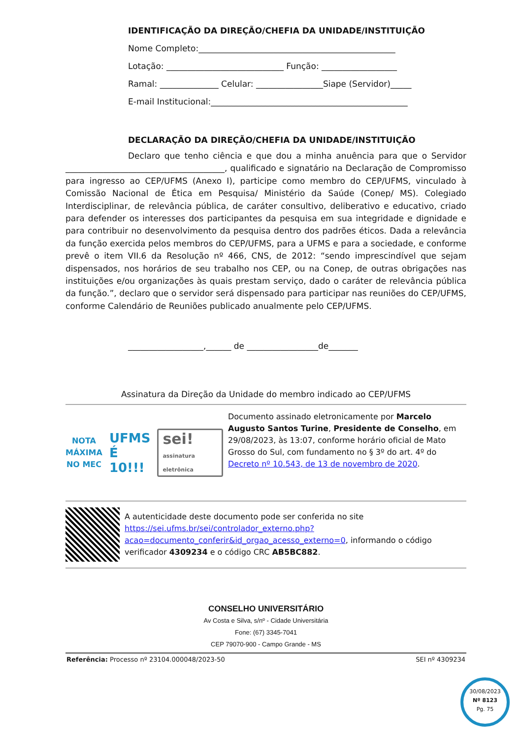IDENTIFICAÇÃO DA DIREÇÃO/CHEFIA DA UNIDADE/INSTITUIÇÃO
Nome Completo:_______________________________________________
Lotação: ____________________________ Função: __________________
Ramal: ______________ Celular: ________________Siape (Servidor)_____
E-mail Institucional:_______________________________________________
DECLARAÇÃO DA DIREÇÃO/CHEFIA DA UNIDADE/INSTITUIÇÃO
Declaro que tenho ciência e que dou a minha anuência para que o Servidor ______________________________________, qualificado e signatário na Declaração de Compromisso para ingresso ao CEP/UFMS (Anexo I), participe como membro do CEP/UFMS, vinculado à Comissão Nacional de Ética em Pesquisa/ Ministério da Saúde (Conep/ MS). Colegiado Interdisciplinar, de relevância pública, de caráter consultivo, deliberativo e educativo, criado para defender os interesses dos participantes da pesquisa em sua integridade e dignidade e para contribuir no desenvolvimento da pesquisa dentro dos padrões éticos. Dada a relevância da função exercida pelos membros do CEP/UFMS, para a UFMS e para a sociedade, e conforme prevê o item VII.6 da Resolução nº 466, CNS, de 2012: “sendo imprescindível que sejam dispensados, nos horários de seu trabalho nos CEP, ou na Conep, de outras obrigações nas instituições e/ou organizações às quais prestam serviço, dado o caráter de relevância pública da função.”, declaro que o servidor será dispensado para participar nas reuniões do CEP/UFMS, conforme Calendário de Reuniões publicado anualmente pelo CEP/UFMS.
__________________,______ de _________________de_______
Assinatura da Direção da Unidade do membro indicado ao CEP/UFMS
NOTA
MÁXIMA
NO MEC
UFMS
É 10!!!
sei!
assinatura eletrônica
Documento assinado eletronicamente por Marcelo Augusto Santos Turine, Presidente de Conselho, em 29/08/2023, às 13:07, conforme horário oficial de Mato Grosso do Sul, com fundamento no § 3º do art. 4º do Decreto nº 10.543, de 13 de novembro de 2020.
A autenticidade deste documento pode ser conferida no site https://sei.ufms.br/sei/controlador_externo.php?acao=documento_conferir&id_orgao_acesso_externo=0, informando o código verificador 4309234 e o código CRC AB5BC882.
CONSELHO UNIVERSITÁRIO
Av Costa e Silva, s/nº - Cidade Universitária
Fone: (67) 3345-7041
CEP 79070-900 - Campo Grande - MS
Referência: Processo nº 23104.000048/2023-50 SEI nº 4309234
30/08/2023
Nº 8123
Pg. 75